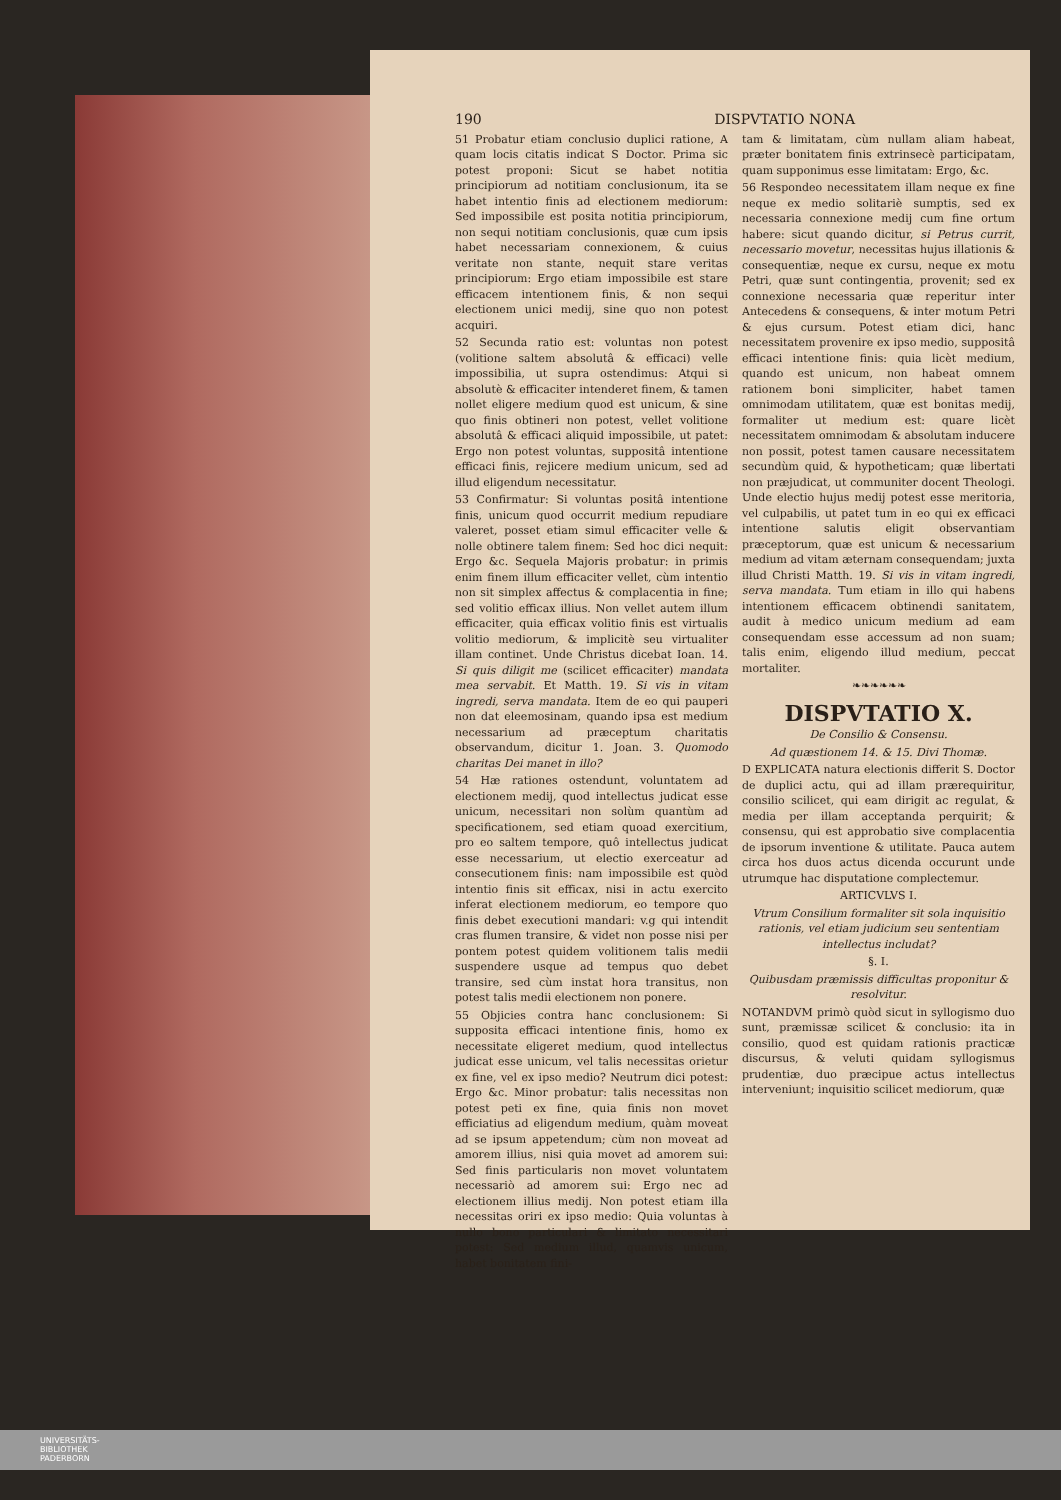190 DISPVTATIO NONA
51 Probatur etiam conclusio duplici ratione, A quam locis citatis indicat S Doctor. Prima sic potest proponi: Sicut se habet notitia principiorum ad notitiam conclusionum, ita se habet intentio finis ad electionem mediorum: Sed impossibile est posita notitia principiorum, non sequi notitiam conclusionis, quæ cum ipsis habet necessariam connexionem, & cuius veritate non stante, nequit stare veritas principiorum: Ergo etiam impossibile est stare efficacem intentionem finis, & non sequi electionem unici medij, sine quo non potest acquiri.
52 Secunda ratio est: voluntas non potest (volitione saltem absolutâ & efficaci) velle impossibilia, ut supra ostendimus: Atqui si absolutè & efficaciter intenderet finem, & tamen nollet eligere medium quod est unicum, & sine quo finis obtineri non potest, vellet volitione absolutâ & efficaci aliquid impossibile, ut patet: Ergo non potest voluntas, suppositâ intentione efficaci finis, rejicere medium unicum, sed ad illud eligendum necessitatur.
53 Confirmatur: Si voluntas positâ intentione finis, unicum quod occurrit medium repudiare valeret, posset etiam simul efficaciter velle & nolle obtinere talem finem: Sed hoc dici nequit: Ergo &c. Sequela Majoris probatur: in primis enim finem illum efficaciter vellet, cùm intentio non sit simplex affectus & complacentia in fine; sed volitio efficax illius. Non vellet autem illum efficaciter, quia efficax volitio finis est virtualis volitio mediorum, & implicitè seu virtualiter illam continet. Unde Christus dicebat Ioan. 14. Si quis diligit me (scilicet efficaciter) mandata mea servabit. Et Matth. 19. Si vis in vitam ingredi, serva mandata. Item de eo qui pauperi non dat eleemosinam, quando ipsa est medium necessarium ad præceptum charitatis observandum, dicitur 1. Joan. 3. Quomodo charitas Dei manet in illo?
54 Hæ rationes ostendunt, voluntatem ad electionem medij, quod intellectus judicat esse unicum, necessitari non solùm quantùm ad specificationem, sed etiam quoad exercitium, pro eo saltem tempore, quô intellectus judicat esse necessarium, ut electio exerceatur ad consecutionem finis: nam impossibile est quòd intentio finis sit efficax, nisi in actu exercito inferat electionem mediorum, eo tempore quo finis debet executioni mandari: v.g qui intendit cras flumen transire, & videt non posse nisi per pontem potest quidem volitionem talis medii suspendere usque ad tempus quo debet transire, sed cùm instat hora transitus, non potest talis medii electionem non ponere.
55 Objicies contra hanc conclusionem: Si supposita efficaci intentione finis, homo ex necessitate eligeret medium, quod intellectus judicat esse unicum, vel talis necessitas orietur ex fine, vel ex ipso medio? Neutrum dici potest: Ergo &c. Minor probatur: talis necessitas non potest peti ex fine, quia finis non movet efficiatius ad eligendum medium, quàm moveat ad se ipsum appetendum; cùm non moveat ad amorem illius, nisi quia movet ad amorem sui: Sed finis particularis non movet voluntatem necessariò ad amorem sui: Ergo nec ad electionem illius medij. Non potest etiam illa necessitas oriri ex ipso medio: Quia voluntas à nullo bono particulari & limitato necessitari potest: Sed medium illud, quamvis unicum, habet bonitatem fini-
tam & limitatam, cùm nullam aliam habeat, præter bonitatem finis extrinsecè participatam, quam supponimus esse limitatam: Ergo, &c.
56 Respondeo necessitatem illam neque ex fine neque ex medio solitariè sumptis, sed ex necessaria connexione medij cum fine ortum habere: sicut quando dicitur, si Petrus currit, necessario movetur, necessitas hujus illationis & consequentiæ, neque ex cursu, neque ex motu Petri, quæ sunt contingentia, provenit; sed ex connexione necessaria quæ reperitur inter Antecedens & consequens, & inter motum Petri & ejus cursum. Potest etiam dici, hanc necessitatem provenire ex ipso medio, suppositâ efficaci intentione finis: quia licèt medium, quando est unicum, non habeat omnem rationem boni simpliciter, habet tamen omnimodam utilitatem, quæ est bonitas medij, formaliter ut medium est: quare licèt necessitatem omnimodam & absolutam inducere non possit, potest tamen causare necessitatem secundùm quid, & hypotheticam; quæ libertati non præjudicat, ut communiter docent Theologi. Unde electio hujus medij potest esse meritoria, vel culpabilis, ut patet tum in eo qui ex efficaci intentione salutis eligit observantiam præceptorum, quæ est unicum & necessarium medium ad vitam æternam consequendam; juxta illud Christi Matth. 19. Si vis in vitam ingredi, serva mandata. Tum etiam in illo qui habens intentionem efficacem obtinendi sanitatem, audit à medico unicum medium ad eam consequendam esse accessum ad non suam; talis enim, eligendo illud medium, peccat mortaliter.
❧❧❧❧❧❧
DISPVTATIO X.
De Consilio & Consensu.
Ad quæstionem 14. & 15. Divi Thomæ.
D EXPLICATA natura electionis differit S. Doctor de duplici actu, qui ad illam prærequiritur, consilio scilicet, qui eam dirigit ac regulat, & media per illam acceptanda perquirit; & consensu, qui est approbatio sive complacentia de ipsorum inventione & utilitate. Pauca autem circa hos duos actus dicenda occurunt unde utrumque hac disputatione complectemur.
ARTICVLVS I.
Vtrum Consilium formaliter sit sola inquisitio rationis, vel etiam judicium seu sententiam intellectus includat?
§. I.
Quibusdam præmissis difficultas proponitur & resolvitur.
NOTANDVM primò quòd sicut in syllogismo duo sunt, præmissæ scilicet & conclusio: ita in consilio, quod est quidam rationis practicæ discursus, & veluti quidam syllogismus prudentiæ, duo præcipue actus intellectus interveniunt; inquisitio scilicet mediorum, quæ
UNIVERSITÄTS-
BIBLIOTHEK
PADERBORN